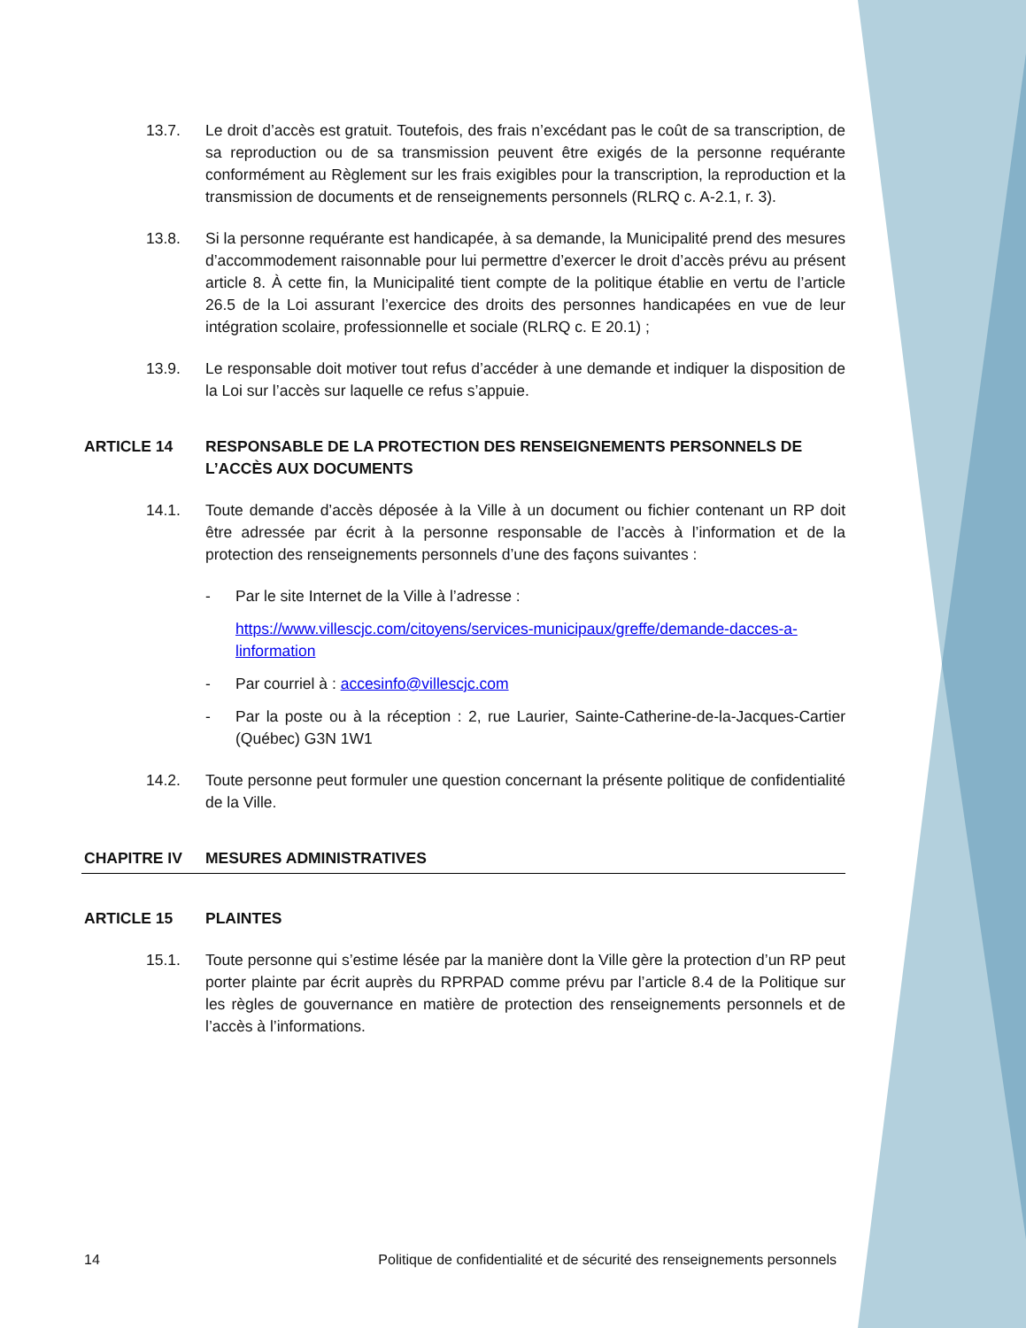13.7. Le droit d’accès est gratuit. Toutefois, des frais n’excédant pas le coût de sa transcription, de sa reproduction ou de sa transmission peuvent être exigés de la personne requérante conformément au Règlement sur les frais exigibles pour la transcription, la reproduction et la transmission de documents et de renseignements personnels (RLRQ c. A-2.1, r. 3).
13.8. Si la personne requérante est handicapée, à sa demande, la Municipalité prend des mesures d’accommodement raisonnable pour lui permettre d’exercer le droit d’accès prévu au présent article 8. À cette fin, la Municipalité tient compte de la politique établie en vertu de l’article 26.5 de la Loi assurant l’exercice des droits des personnes handicapées en vue de leur intégration scolaire, professionnelle et sociale (RLRQ c. E 20.1) ;
13.9. Le responsable doit motiver tout refus d’accéder à une demande et indiquer la disposition de la Loi sur l’accès sur laquelle ce refus s’appuie.
ARTICLE 14 RESPONSABLE DE LA PROTECTION DES RENSEIGNEMENTS PERSONNELS DE L’ACCÈS AUX DOCUMENTS
14.1. Toute demande d’accès déposée à la Ville à un document ou fichier contenant un RP doit être adressée par écrit à la personne responsable de l’accès à l’information et de la protection des renseignements personnels d’une des façons suivantes :
- Par le site Internet de la Ville à l’adresse :
https://www.villescjc.com/citoyens/services-municipaux/greffe/demande-dacces-a-linformation
- Par courriel à : accesinfo@villescjc.com
- Par la poste ou à la réception : 2, rue Laurier, Sainte-Catherine-de-la-Jacques-Cartier (Québec) G3N 1W1
14.2. Toute personne peut formuler une question concernant la présente politique de confidentialité de la Ville.
CHAPITRE IV MESURES ADMINISTRATIVES
ARTICLE 15 PLAINTES
15.1. Toute personne qui s’estime lésée par la manière dont la Ville gère la protection d’un RP peut porter plainte par écrit auprès du RPRPAD comme prévu par l’article 8.4 de la Politique sur les règles de gouvernance en matière de protection des renseignements personnels et de l’accès à l’informations.
14 Politique de confidentialité et de sécurité des renseignements personnels